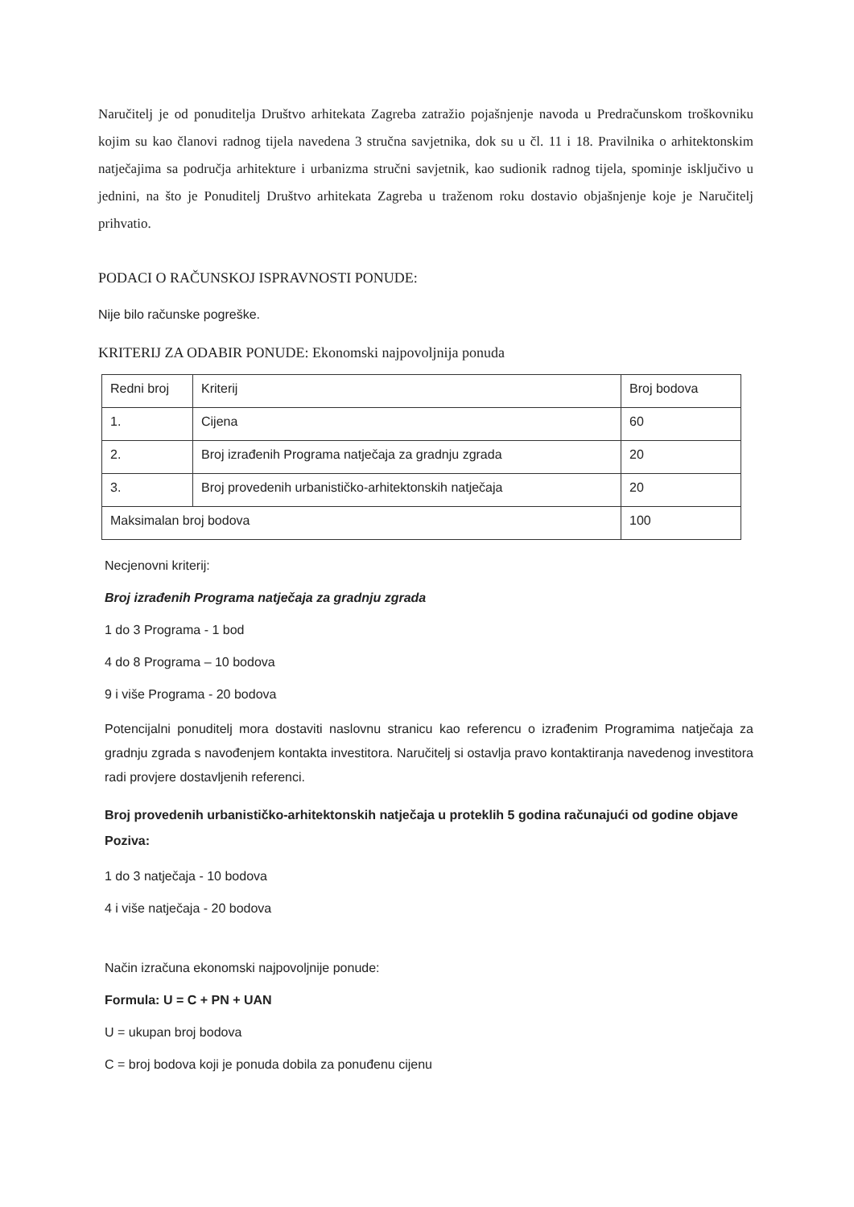Naručitelj je od ponuditelja Društvo arhitekata Zagreba zatražio pojašnjenje navoda u Predračunskom troškovniku kojim su kao članovi radnog tijela navedena 3 stručna savjetnika, dok su u čl. 11 i 18. Pravilnika o arhitektonskim natječajima sa područja arhitekture i urbanizma stručni savjetnik, kao sudionik radnog tijela, spominje isključivo u jednini, na što je Ponuditelj Društvo arhitekata Zagreba u traženom roku dostavio objašnjenje koje je Naručitelj prihvatio.
PODACI O RAČUNSKOJ ISPRAVNOSTI PONUDE:
Nije bilo računske pogreške.
KRITERIJ ZA ODABIR PONUDE: Ekonomski najpovoljnija ponuda
| Redni broj | Kriterij | Broj bodova |
| 1. | Cijena | 60 |
| 2. | Broj izrađenih Programa natječaja za gradnju zgrada | 20 |
| 3. | Broj provedenih urbanističko-arhitektonskih natječaja | 20 |
| Maksimalan broj bodova | | 100 |
Necjenovni kriterij:
Broj izrađenih Programa natječaja za gradnju zgrada
1 do 3 Programa - 1 bod
4 do 8 Programa – 10 bodova
9 i više Programa - 20 bodova
Potencijalni ponuditelj mora dostaviti naslovnu stranicu kao referencu o izrađenim Programima natječaja za gradnju zgrada s navođenjem kontakta investitora. Naručitelj si ostavlja pravo kontaktiranja navedenog investitora radi provjere dostavljenih referenci.
Broj provedenih urbanističko-arhitektonskih natječaja u proteklih 5 godina računajući od godine objave Poziva:
1 do 3 natječaja - 10 bodova
4 i više natječaja - 20 bodova
Način izračuna ekonomski najpovoljnije ponude:
Formula: U = C + PN + UAN
U = ukupan broj bodova
C = broj bodova koji je ponuda dobila za ponuđenu cijenu